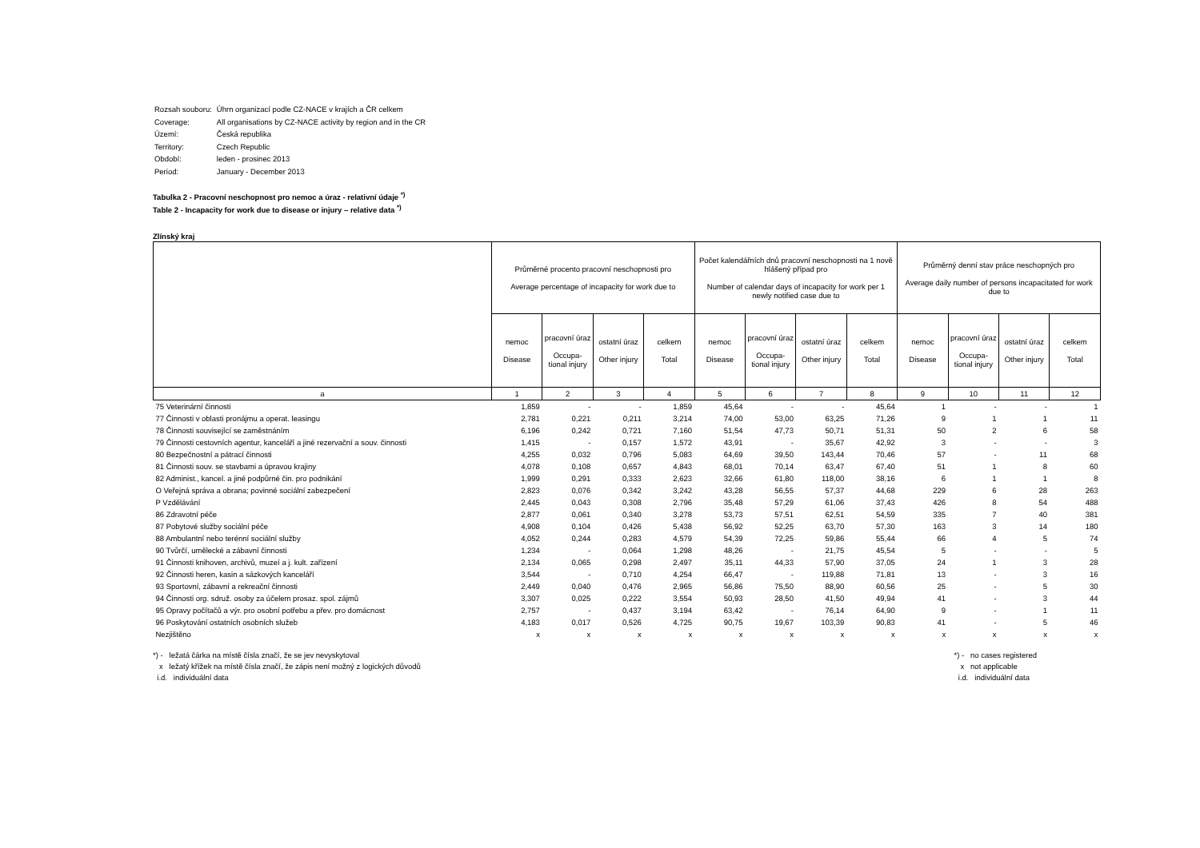| Rozsah souboru: | Úhrn organizací podle CZ-NACE v krajích a ČR celkem |
| Coverage: | All organisations by CZ-NACE activity by region and in the CR |
| Území: | Česká republika |
| Territory: | Czech Republic |
| Období: | leden - prosinec 2013 |
| Period: | January - December 2013 |
Tabulka 2 - Pracovní neschopnost pro nemoc a úraz - relativní údaje <sup>*)</sup>
Table 2 - Incapacity for work due to disease or injury – relative data <sup>*)</sup>
Zlínský kraj
| | Průměrné procento pracovní neschopnosti pro Average percentage of incapacity for work due to | | | | Počet kalendářních dnů pracovní neschopnosti na 1 nově hlášený případ pro Number of calendar days of incapacity for work per 1 newly notified case due to | | | | Průměrný denní stav práce neschopných pro Average daily number of persons incapacitated for work due to | | | |
| --- | --- | --- | --- | --- | --- | --- | --- | --- | --- | --- | --- | --- |
| | nemoc Disease | pracovní úraz Occupa-tional injury | ostatní úraz Other injury | celkem Total | nemoc Disease | pracovní úraz Occupa-tional injury | ostatní úraz Other injury | celkem Total | nemoc Disease | pracovní úraz Occupa-tional injury | ostatní úraz Other injury | celkem Total |
| a | 1 | 2 | 3 | 4 | 5 | 6 | 7 | 8 | 9 | 10 | 11 | 12 |
| 75 Veterinární činnosti | 1,859 | - | - | 1,859 | 45,64 | - | - | 45,64 | 1 | - | - | 1 |
| 77 Činnosti v oblasti pronájmu a operat. leasingu | 2,781 | 0,221 | 0,211 | 3,214 | 74,00 | 53,00 | 63,25 | 71,26 | 9 | 1 | 1 | 11 |
| 78 Činnosti související se zaměstnáním | 6,196 | 0,242 | 0,721 | 7,160 | 51,54 | 47,73 | 50,71 | 51,31 | 50 | 2 | 6 | 58 |
| 79 Činnosti cestovních agentur, kanceláří a jiné rezervační a souv. činnosti | 1,415 | - | 0,157 | 1,572 | 43,91 | - | 35,67 | 42,92 | 3 | - | - | 3 |
| 80 Bezpečnostní a pátrací činnosti | 4,255 | 0,032 | 0,796 | 5,083 | 64,69 | 39,50 | 143,44 | 70,46 | 57 | - | 11 | 68 |
| 81 Činnosti souv. se stavbami a úpravou krajiny | 4,078 | 0,108 | 0,657 | 4,843 | 68,01 | 70,14 | 63,47 | 67,40 | 51 | 1 | 8 | 60 |
| 82 Administ., kancel. a jiné podpůrné čin. pro podnikání | 1,999 | 0,291 | 0,333 | 2,623 | 32,66 | 61,80 | 118,00 | 38,16 | 6 | 1 | 1 | 8 |
| O Veřejná správa a obrana; povinné sociální zabezpečení | 2,823 | 0,076 | 0,342 | 3,242 | 43,28 | 56,55 | 57,37 | 44,68 | 229 | 6 | 28 | 263 |
| P Vzdělávání | 2,445 | 0,043 | 0,308 | 2,796 | 35,48 | 57,29 | 61,06 | 37,43 | 426 | 8 | 54 | 488 |
| 86 Zdravotní péče | 2,877 | 0,061 | 0,340 | 3,278 | 53,73 | 57,51 | 62,51 | 54,59 | 335 | 7 | 40 | 381 |
| 87 Pobytové služby sociální péče | 4,908 | 0,104 | 0,426 | 5,438 | 56,92 | 52,25 | 63,70 | 57,30 | 163 | 3 | 14 | 180 |
| 88 Ambulantní nebo terénní sociální služby | 4,052 | 0,244 | 0,283 | 4,579 | 54,39 | 72,25 | 59,86 | 55,44 | 66 | 4 | 5 | 74 |
| 90 Tvůrčí, umělecké a zábavní činnosti | 1,234 | - | 0,064 | 1,298 | 48,26 | - | 21,75 | 45,54 | 5 | - | - | 5 |
| 91 Činnosti knihoven, archivů, muzeí a j. kult. zařízení | 2,134 | 0,065 | 0,298 | 2,497 | 35,11 | 44,33 | 57,90 | 37,05 | 24 | 1 | 3 | 28 |
| 92 Činnosti heren, kasin a sázkových kanceláří | 3,544 | - | 0,710 | 4,254 | 66,47 | - | 119,88 | 71,81 | 13 | - | 3 | 16 |
| 93 Sportovní, zábavní a rekreační činnosti | 2,449 | 0,040 | 0,476 | 2,965 | 56,86 | 75,50 | 88,90 | 60,56 | 25 | - | 5 | 30 |
| 94 Činnosti org. sdruž. osoby za účelem prosaz. spol. zájmů | 3,307 | 0,025 | 0,222 | 3,554 | 50,93 | 28,50 | 41,50 | 49,94 | 41 | - | 3 | 44 |
| 95 Opravy počítačů a výr. pro osobní potřebu a přev. pro domácnost | 2,757 | - | 0,437 | 3,194 | 63,42 | - | 76,14 | 64,90 | 9 | - | 1 | 11 |
| 96 Poskytování ostatních osobních služeb | 4,183 | 0,017 | 0,526 | 4,725 | 90,75 | 19,67 | 103,39 | 90,83 | 41 | - | 5 | 46 |
| Nezjištěno | x | x | x | x | x | x | x | x | x | x | x | x |
*) - ležatá čárka na místě čísla značí, že se jev nevyskytoval
x ležatý křížek na místě čísla značí, že zápis není možný z logických důvodů
i.d. individuální data
*) - no cases registered
x not applicable
i.d. individuální data